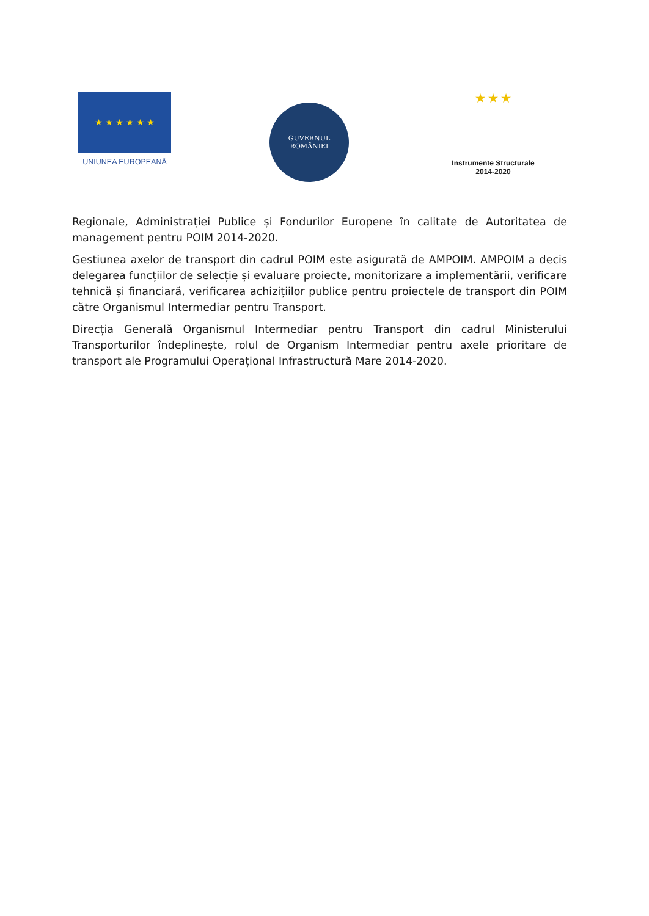★ ★ ★ ★ ★ ★
UNIUNEA EUROPEANĂ
GUVERNUL
ROMÂNIEI
★ ★ ★
Instrumente Structurale
2014-2020
Regionale, Administrației Publice și Fondurilor Europene în calitate de Autoritatea de management pentru POIM 2014-2020.
Gestiunea axelor de transport din cadrul POIM este asigurată de AMPOIM. AMPOIM a decis delegarea funcțiilor de selecție și evaluare proiecte, monitorizare a implementării, verificare tehnică și financiară, verificarea achizițiilor publice pentru proiectele de transport din POIM către Organismul Intermediar pentru Transport.
Direcția Generală Organismul Intermediar pentru Transport din cadrul Ministerului Transporturilor îndeplinește, rolul de Organism Intermediar pentru axele prioritare de transport ale Programului Operațional Infrastructură Mare 2014-2020.